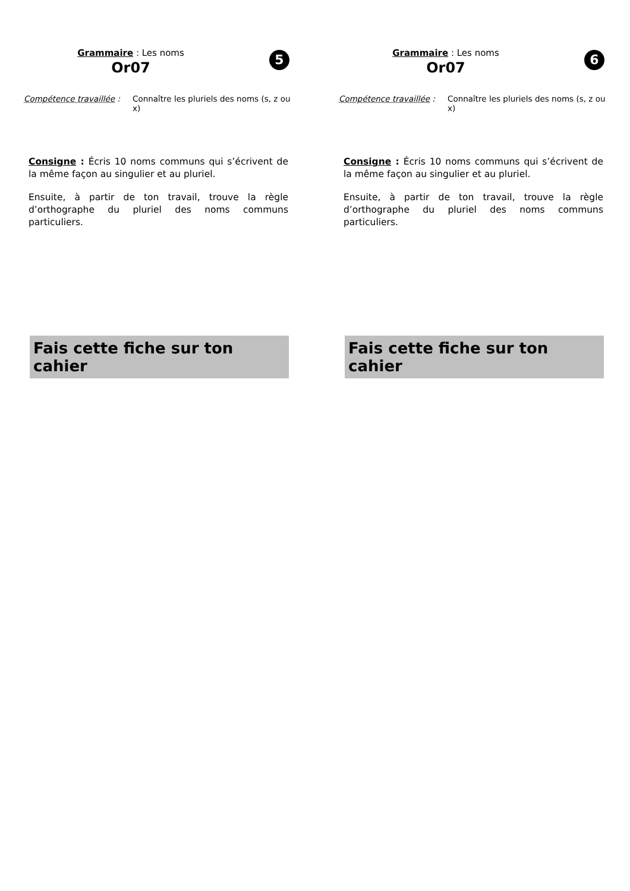Grammaire : Les noms
Or07
5
Compétence travaillée :
Connaître les pluriels des noms (s, z ou x)
Consigne : Écris 10 noms communs qui s’écrivent de la même façon au singulier et au pluriel.
Ensuite, à partir de ton travail, trouve la règle d’orthographe du pluriel des noms communs particuliers.
Fais cette fiche sur ton cahier
Grammaire : Les noms
Or07
6
Compétence travaillée :
Connaître les pluriels des noms (s, z ou x)
Consigne : Écris 10 noms communs qui s’écrivent de la même façon au singulier et au pluriel.
Ensuite, à partir de ton travail, trouve la règle d’orthographe du pluriel des noms communs particuliers.
Fais cette fiche sur ton cahier